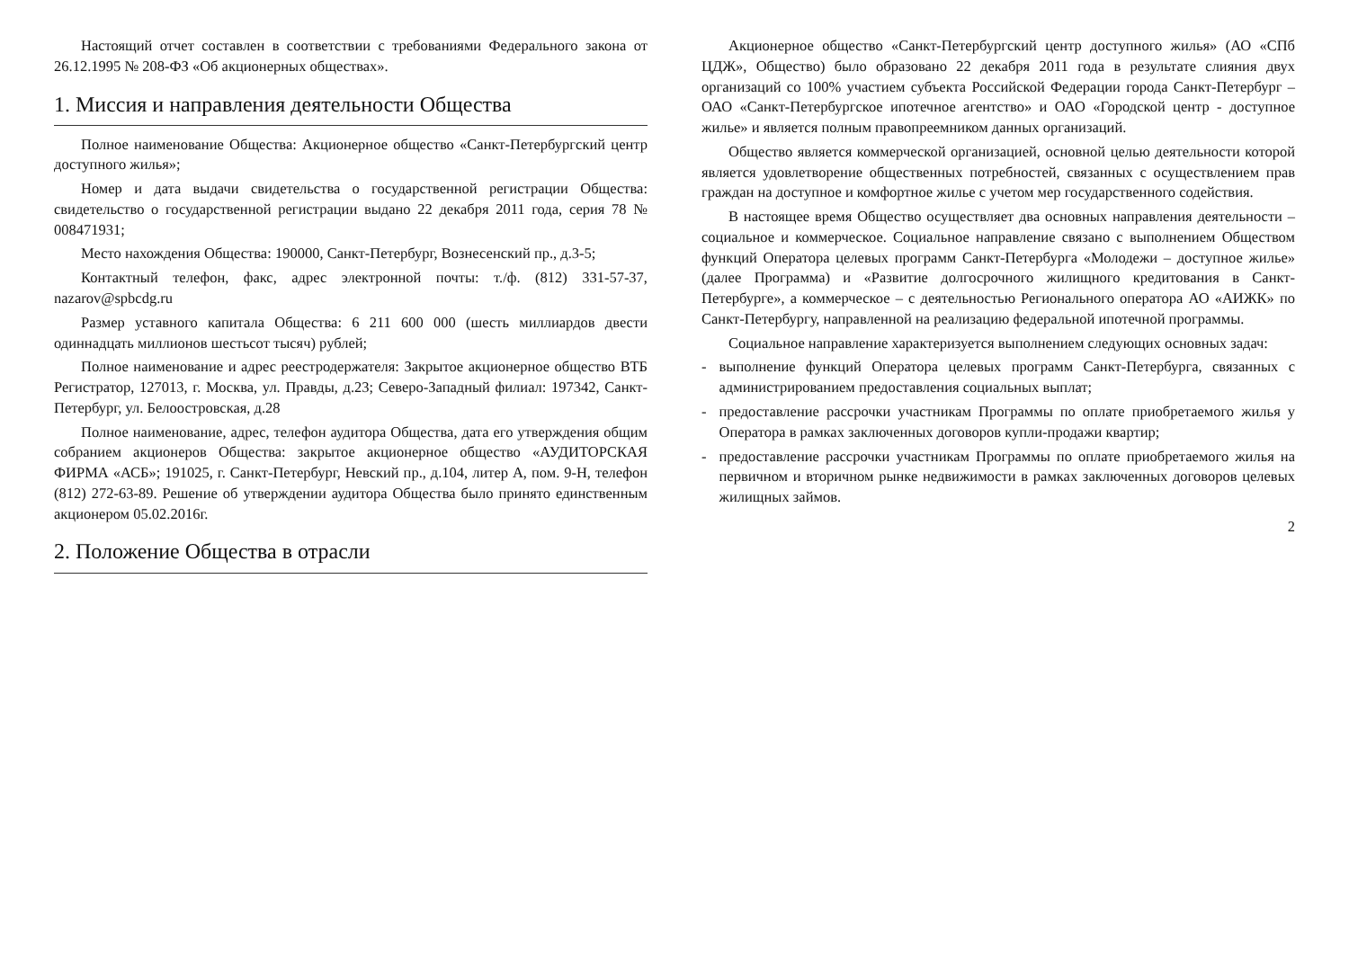Настоящий отчет составлен в соответствии с требованиями Федерального закона от 26.12.1995 № 208-ФЗ «Об акционерных обществах».
1. Миссия и направления деятельности Общества
Полное наименование Общества: Акционерное общество «Санкт-Петербургский центр доступного жилья»;
Номер и дата выдачи свидетельства о государственной регистрации Общества: свидетельство о государственной регистрации выдано 22 декабря 2011 года, серия 78 № 008471931;
Место нахождения Общества: 190000, Санкт-Петербург, Вознесенский пр., д.3-5;
Контактный телефон, факс, адрес электронной почты: т./ф. (812) 331-57-37, nazarov@spbcdg.ru
Размер уставного капитала Общества: 6 211 600 000 (шесть миллиардов двести одиннадцать миллионов шестьсот тысяч) рублей;
Полное наименование и адрес реестродержателя: Закрытое акционерное общество ВТБ Регистратор, 127013, г. Москва, ул. Правды, д.23; Северо-Западный филиал: 197342, Санкт-Петербург, ул. Белоостровская, д.28
Полное наименование, адрес, телефон аудитора Общества, дата его утверждения общим собранием акционеров Общества: закрытое акционерное общество «АУДИТОРСКАЯ ФИРМА «АСБ»; 191025, г. Санкт-Петербург, Невский пр., д.104, литер А, пом. 9-Н, телефон (812) 272-63-89. Решение об утверждении аудитора Общества было принято единственным акционером 05.02.2016г.
2. Положение Общества в отрасли
Акционерное общество «Санкт-Петербургский центр доступного жилья» (АО «СПб ЦДЖ», Общество) было образовано 22 декабря 2011 года в результате слияния двух организаций со 100% участием субъекта Российской Федерации города Санкт-Петербург – ОАО «Санкт-Петербургское ипотечное агентство» и ОАО «Городской центр - доступное жилье» и является полным правопреемником данных организаций.
Общество является коммерческой организацией, основной целью деятельности которой является удовлетворение общественных потребностей, связанных с осуществлением прав граждан на доступное и комфортное жилье с учетом мер государственного содействия.
В настоящее время Общество осуществляет два основных направления деятельности – социальное и коммерческое. Социальное направление связано с выполнением Обществом функций Оператора целевых программ Санкт-Петербурга «Молодежи – доступное жилье» (далее Программа) и «Развитие долгосрочного жилищного кредитования в Санкт-Петербурге», а коммерческое – с деятельностью Регионального оператора АО «АИЖК» по Санкт-Петербургу, направленной на реализацию федеральной ипотечной программы.
Социальное направление характеризуется выполнением следующих основных задач:
- выполнение функций Оператора целевых программ Санкт-Петербурга, связанных с администрированием предоставления социальных выплат;
- предоставление рассрочки участникам Программы по оплате приобретаемого жилья у Оператора в рамках заключенных договоров купли-продажи квартир;
- предоставление рассрочки участникам Программы по оплате приобретаемого жилья на первичном и вторичном рынке недвижимости в рамках заключенных договоров целевых жилищных займов.
2